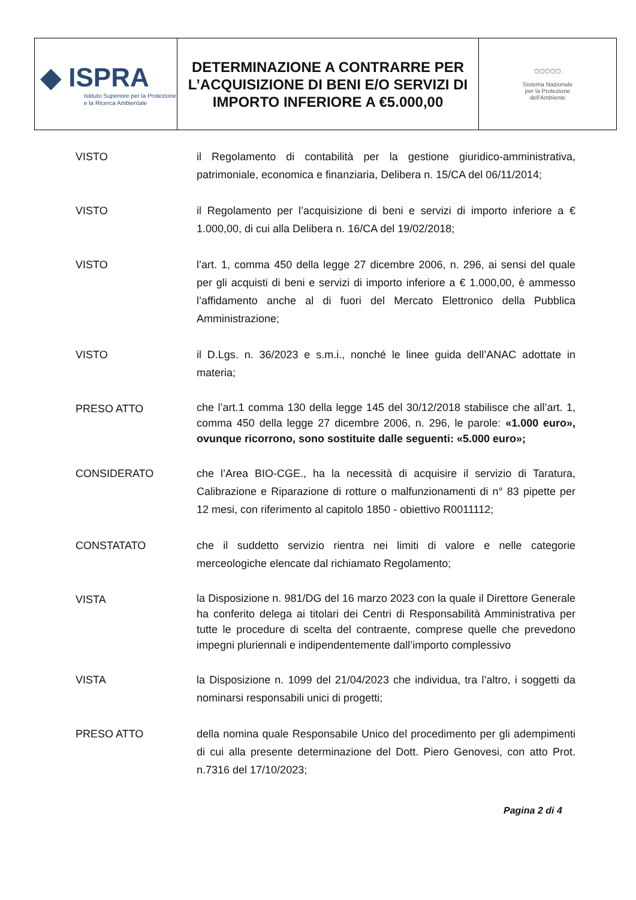| ◆ ISPRA Istituto Superiore per la Protezione e la Ricerca Ambientale | DETERMINAZIONE A CONTRARRE PER L’ACQUISIZIONE DI BENI E/O SERVIZI DI IMPORTO INFERIORE A €5.000,00 | ⬡⬡⬡⬡⬡ Sistema Nazionale per la Protezione dell'Ambiente |
| VISTO | il Regolamento di contabilità per la gestione giuridico-amministrativa, patrimoniale, economica e finanziaria, Delibera n. 15/CA del 06/11/2014; |
| VISTO | il Regolamento per l’acquisizione di beni e servizi di importo inferiore a € 1.000,00, di cui alla Delibera n. 16/CA del 19/02/2018; |
| VISTO | l’art. 1, comma 450 della legge 27 dicembre 2006, n. 296, ai sensi del quale per gli acquisti di beni e servizi di importo inferiore a € 1.000,00, è ammesso l’affidamento anche al di fuori del Mercato Elettronico della Pubblica Amministrazione; |
| VISTO | il D.Lgs. n. 36/2023 e s.m.i., nonché le linee guida dell’ANAC adottate in materia; |
| PRESO ATTO | che l’art.1 comma 130 della legge 145 del 30/12/2018 stabilisce che all’art. 1, comma 450 della legge 27 dicembre 2006, n. 296, le parole: «1.000 euro», ovunque ricorrono, sono sostituite dalle seguenti: «5.000 euro»; |
| CONSIDERATO | che l’Area BIO-CGE., ha la necessità di acquisire il servizio di Taratura, Calibrazione e Riparazione di rotture o malfunzionamenti di n° 83 pipette per 12 mesi, con riferimento al capitolo 1850 - obiettivo R0011112; |
| CONSTATATO | che il suddetto servizio rientra nei limiti di valore e nelle categorie merceologiche elencate dal richiamato Regolamento; |
| VISTA | la Disposizione n. 981/DG del 16 marzo 2023 con la quale il Direttore Generale ha conferito delega ai titolari dei Centri di Responsabilità Amministrativa per tutte le procedure di scelta del contraente, comprese quelle che prevedono impegni pluriennali e indipendentemente dall’importo complessivo |
| VISTA | la Disposizione n. 1099 del 21/04/2023 che individua, tra l’altro, i soggetti da nominarsi responsabili unici di progetti; |
| PRESO ATTO | della nomina quale Responsabile Unico del procedimento per gli adempimenti di cui alla presente determinazione del Dott. Piero Genovesi, con atto Prot. n.7316 del 17/10/2023; |
Pagina 2 di 4